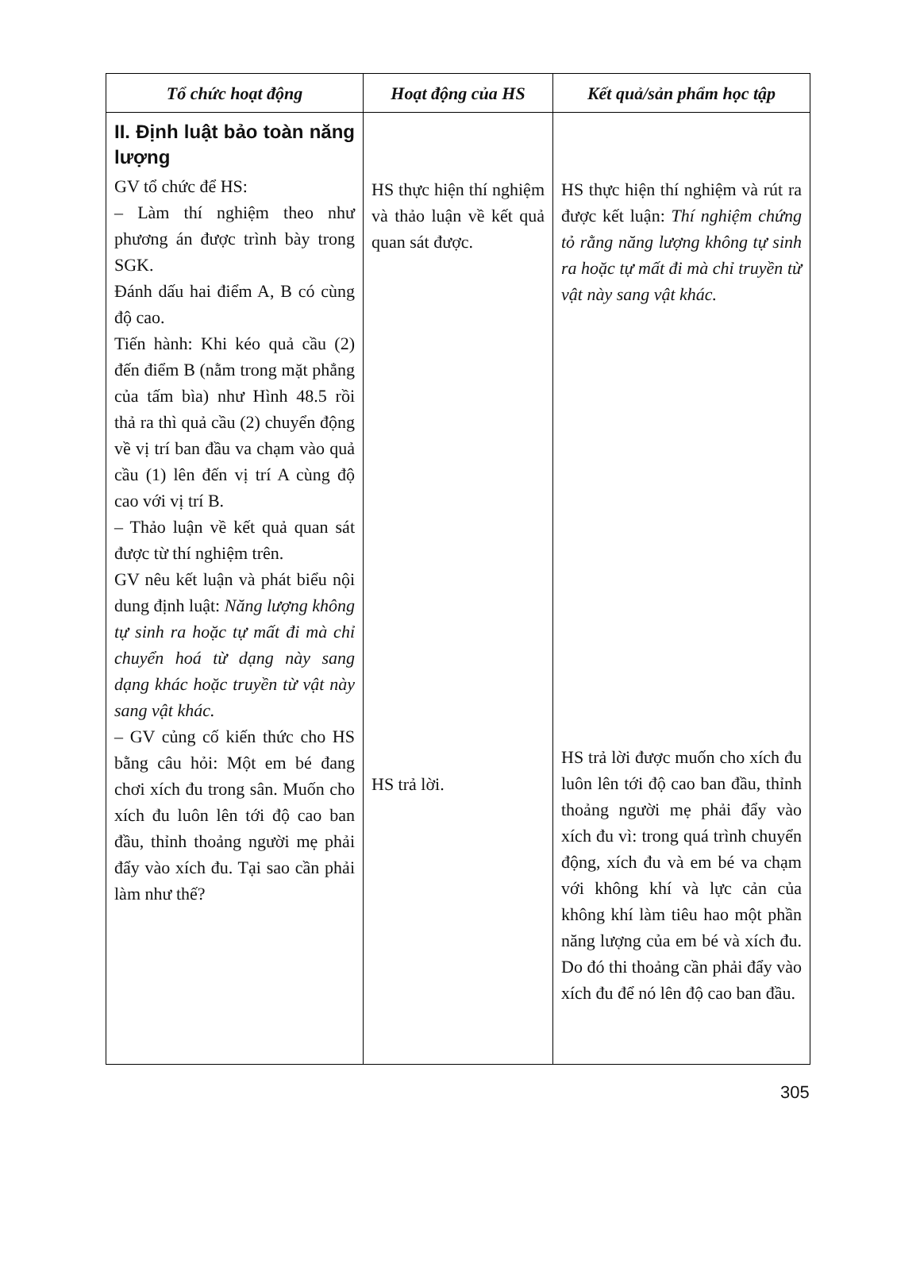| Tổ chức hoạt động | Hoạt động của HS | Kết quả/sản phẩm học tập |
| --- | --- | --- |
| II. Định luật bảo toàn năng lượng GV tổ chức để HS: – Làm thí nghiệm theo như phương án được trình bày trong SGK. Đánh dấu hai điểm A, B có cùng độ cao. Tiến hành: Khi kéo quả cầu (2) đến điểm B (nằm trong mặt phẳng của tấm bìa) như Hình 48.5 rồi thả ra thì quả cầu (2) chuyển động về vị trí ban đầu va chạm vào quả cầu (1) lên đến vị trí A cùng độ cao với vị trí B. – Thảo luận về kết quả quan sát được từ thí nghiệm trên. GV nêu kết luận và phát biểu nội dung định luật: Năng lượng không tự sinh ra hoặc tự mất đi mà chỉ chuyển hoá từ dạng này sang dạng khác hoặc truyền từ vật này sang vật khác. – GV củng cố kiến thức cho HS bằng câu hỏi: Một em bé đang chơi xích đu trong sân. Muốn cho xích đu luôn lên tới độ cao ban đầu, thỉnh thoảng người mẹ phải đẩy vào xích đu. Tại sao cần phải làm như thế? | HS thực hiện thí nghiệm và thảo luận về kết quả quan sát được. HS trả lời. | HS thực hiện thí nghiệm và rút ra được kết luận: Thí nghiệm chứng tỏ rằng năng lượng không tự sinh ra hoặc tự mất đi mà chỉ truyền từ vật này sang vật khác. HS trả lời được muốn cho xích đu luôn lên tới độ cao ban đầu, thỉnh thoảng người mẹ phải đẩy vào xích đu vì: trong quá trình chuyển động, xích đu và em bé va chạm với không khí và lực cản của không khí làm tiêu hao một phần năng lượng của em bé và xích đu. Do đó thi thoảng cần phải đẩy vào xích đu để nó lên độ cao ban đầu. |
305